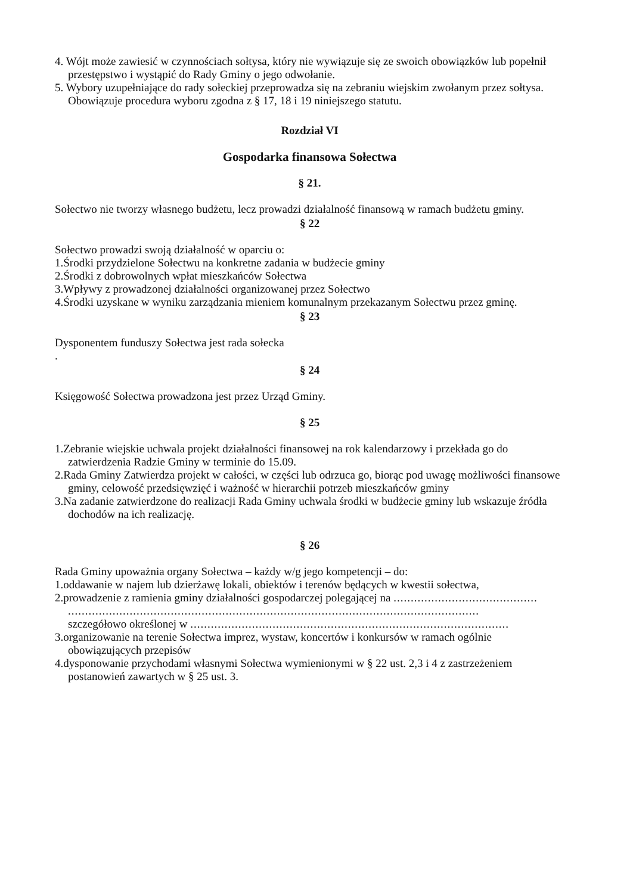4. Wójt może zawiesić w czynnościach sołtysa, który nie wywiązuje się ze swoich obowiązków lub popełnił przestępstwo i wystąpić do Rady Gminy o jego odwołanie.
5. Wybory uzupełniające do rady sołeckiej przeprowadza się na zebraniu wiejskim zwołanym przez sołtysa. Obowiązuje procedura wyboru zgodna z § 17, 18 i 19 niniejszego statutu.
Rozdział VI
Gospodarka finansowa Sołectwa
§ 21.
Sołectwo nie tworzy własnego budżetu, lecz prowadzi działalność finansową w ramach budżetu gminy.
§ 22
Sołectwo prowadzi swoją działalność w oparciu o:
1.Środki przydzielone Sołectwu na konkretne zadania w budżecie gminy
2.Środki z dobrowolnych wpłat mieszkańców Sołectwa
3.Wpływy z prowadzonej działalności organizowanej przez Sołectwo
4.Środki uzyskane w wyniku zarządzania mieniem komunalnym przekazanym Sołectwu przez gminę.
§ 23
Dysponentem funduszy Sołectwa jest rada sołecka
.
§ 24
Księgowość Sołectwa prowadzona jest przez Urząd Gminy.
§ 25
1.Zebranie wiejskie uchwala projekt działalności finansowej na rok kalendarzowy i przekłada go do zatwierdzenia Radzie Gminy w terminie do 15.09.
2.Rada Gminy Zatwierdza projekt w całości, w części lub odrzuca go, biorąc pod uwagę możliwości finansowe gminy, celowość przedsięwzięć i ważność w hierarchii potrzeb mieszkańców gminy
3.Na zadanie zatwierdzone do realizacji Rada Gminy uchwala środki w budżecie gminy lub wskazuje źródła dochodów na ich realizację.
§ 26
Rada Gminy upoważnia organy Sołectwa – każdy w/g jego kompetencji – do:
1.oddawanie w najem lub dzierżawę lokali, obiektów i terenów będących w kwestii sołectwa,
2.prowadzenie z ramienia gminy działalności gospodarczej polegającej na ..........................................
........................................................................................................................
szczegółowo określonej w .............................................................................................
3.organizowanie na terenie Sołectwa imprez, wystaw, koncertów i konkursów w ramach ogólnie obowiązujących przepisów
4.dysponowanie przychodami własnymi Sołectwa wymienionymi w § 22 ust. 2,3 i 4 z zastrzeżeniem postanowień zawartych w § 25 ust. 3.